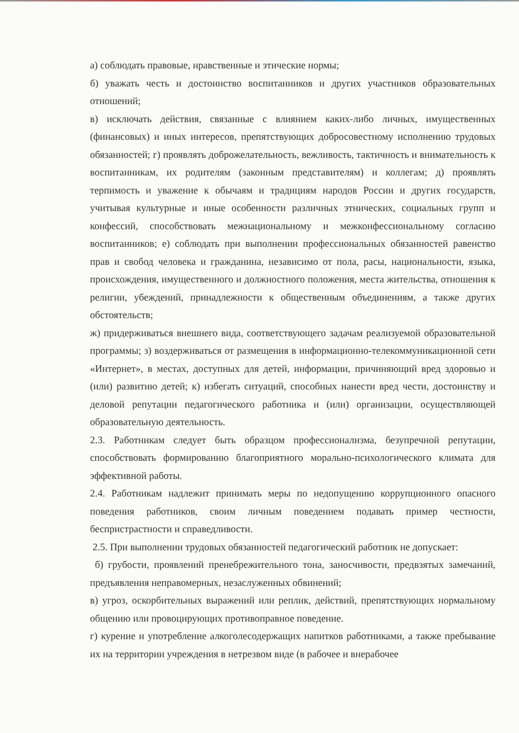а) соблюдать правовые, нравственные и этические нормы;
б) уважать честь и достоинство воспитанников и других участников образовательных отношений;
в) исключать действия, связанные с влиянием каких-либо личных, имущественных (финансовых) и иных интересов, препятствующих добросовестному исполнению трудовых обязанностей; г) проявлять доброжелательность, вежливость, тактичность и внимательность к воспитанникам, их родителям (законным представителям) и коллегам; д) проявлять терпимость и уважение к обычаям и традициям народов России и других государств, учитывая культурные и иные особенности различных этнических, социальных групп и конфессий, способствовать межнациональному и межконфессиональному согласию воспитанников; е) соблюдать при выполнении профессиональных обязанностей равенство прав и свобод человека и гражданина, независимо от пола, расы, национальности, языка, происхождения, имущественного и должностного положения, места жительства, отношения к религии, убеждений, принадлежности к общественным объединениям, а также других обстоятельств;
ж) придерживаться внешнего вида, соответствующего задачам реализуемой образовательной программы; з) воздерживаться от размещения в информационно-телекоммуникационной сети «Интернет», в местах, доступных для детей, информации, причиняющий вред здоровью и (или) развитию детей; к) избегать ситуаций, способных нанести вред чести, достоинству и деловой репутации педагогического работника и (или) организации, осуществляющей образовательную деятельность.
2.3. Работникам следует быть образцом профессионализма, безупречной репутации, способствовать формированию благоприятного морально-психологического климата для эффективной работы.
2.4. Работникам надлежит принимать меры по недопущению коррупционного опасного поведения работников, своим личным поведением подавать пример честности, беспристрастности и справедливости.
2.5. При выполнении трудовых обязанностей педагогический работник не допускает:
б) грубости, проявлений пренебрежительного тона, заносчивости, предвзятых замечаний, предъявления неправомерных, незаслуженных обвинений;
в) угроз, оскорбительных выражений или реплик, действий, препятствующих нормальному общению или провоцирующих противоправное поведение.
г) курение и употребление алкоголесодержащих напитков работниками, а также пребывание их на территории учреждения в нетрезвом виде (в рабочее и внерабочее